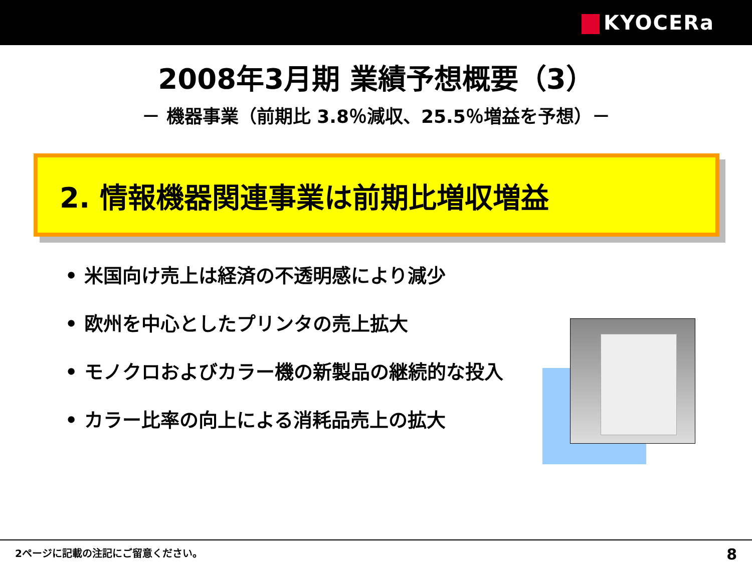KYOCERa
2008年3月期 業績予想概要（3）
－ 機器事業（前期比 3.8％減収、25.5％増益を予想）－
2. 情報機器関連事業は前期比増収増益
• 米国向け売上は経済の不透明感により減少
• 欧州を中心としたプリンタの売上拡大
• モノクロおよびカラー機の新製品の継続的な投入
• カラー比率の向上による消耗品売上の拡大
2ページに記載の注記にご留意ください。
8